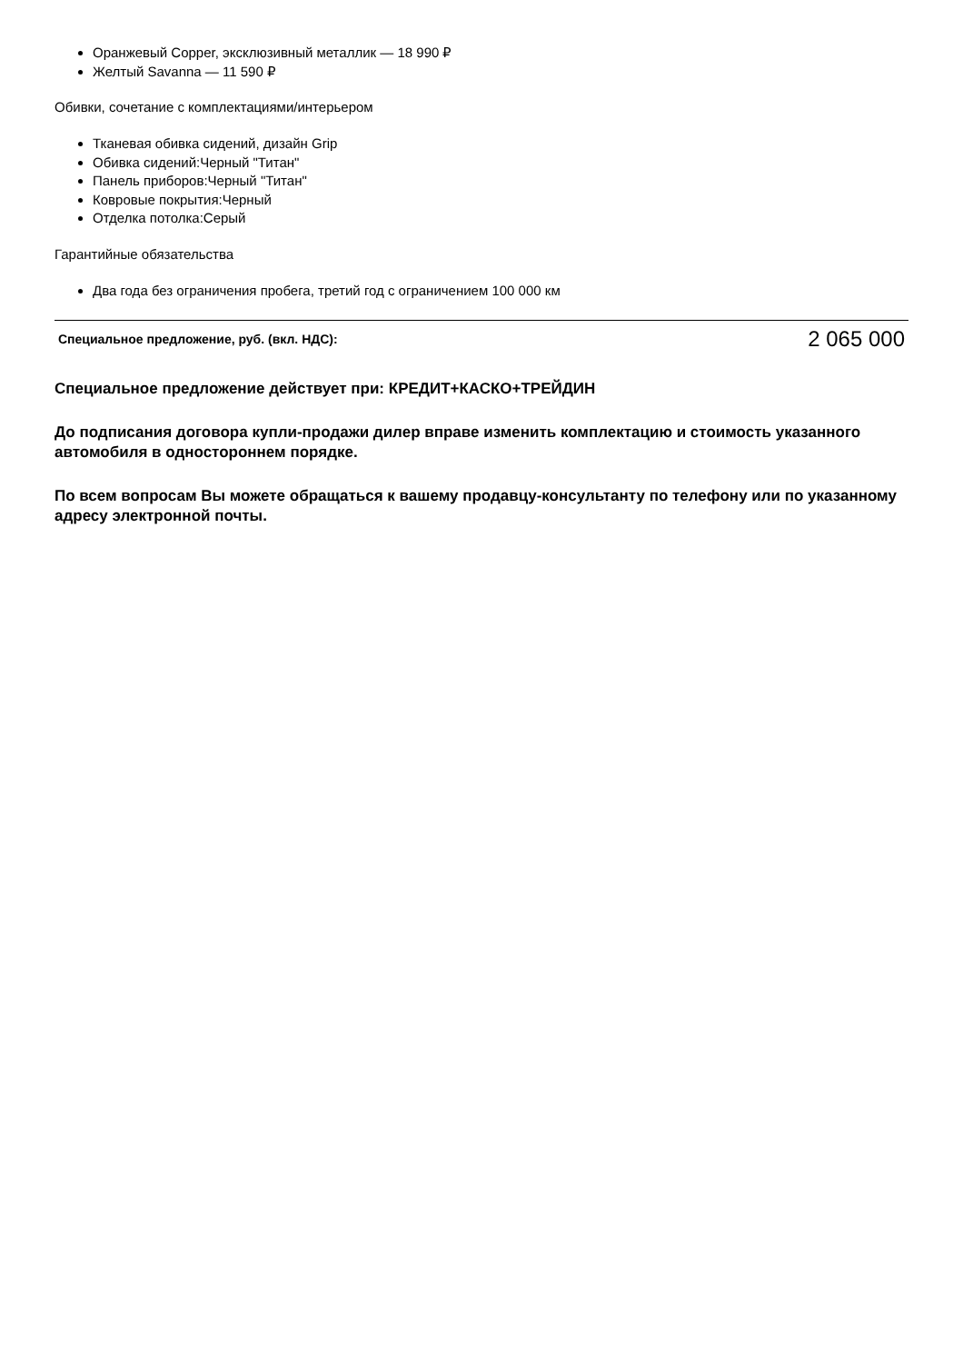Оранжевый Copper, эксклюзивный металлик — 18 990 ₽
Желтый Savanna — 11 590 ₽
Обивки, сочетание с комплектациями/интерьером
Тканевая обивка сидений, дизайн Grip
Обивка сидений:Черный "Титан"
Панель приборов:Черный "Титан"
Ковровые покрытия:Черный
Отделка потолка:Серый
Гарантийные обязательства
Два года без ограничения пробега, третий год с ограничением 100 000 км
| Специальное предложение, руб. (вкл. НДС): | 2 065 000 |
Специальное предложение действует при: КРЕДИТ+КАСКО+ТРЕЙДИН
До подписания договора купли-продажи дилер вправе изменить комплектацию и стоимость указанного автомобиля в одностороннем порядке.
По всем вопросам Вы можете обращаться к вашему продавцу-консультанту по телефону или по указанному адресу электронной почты.